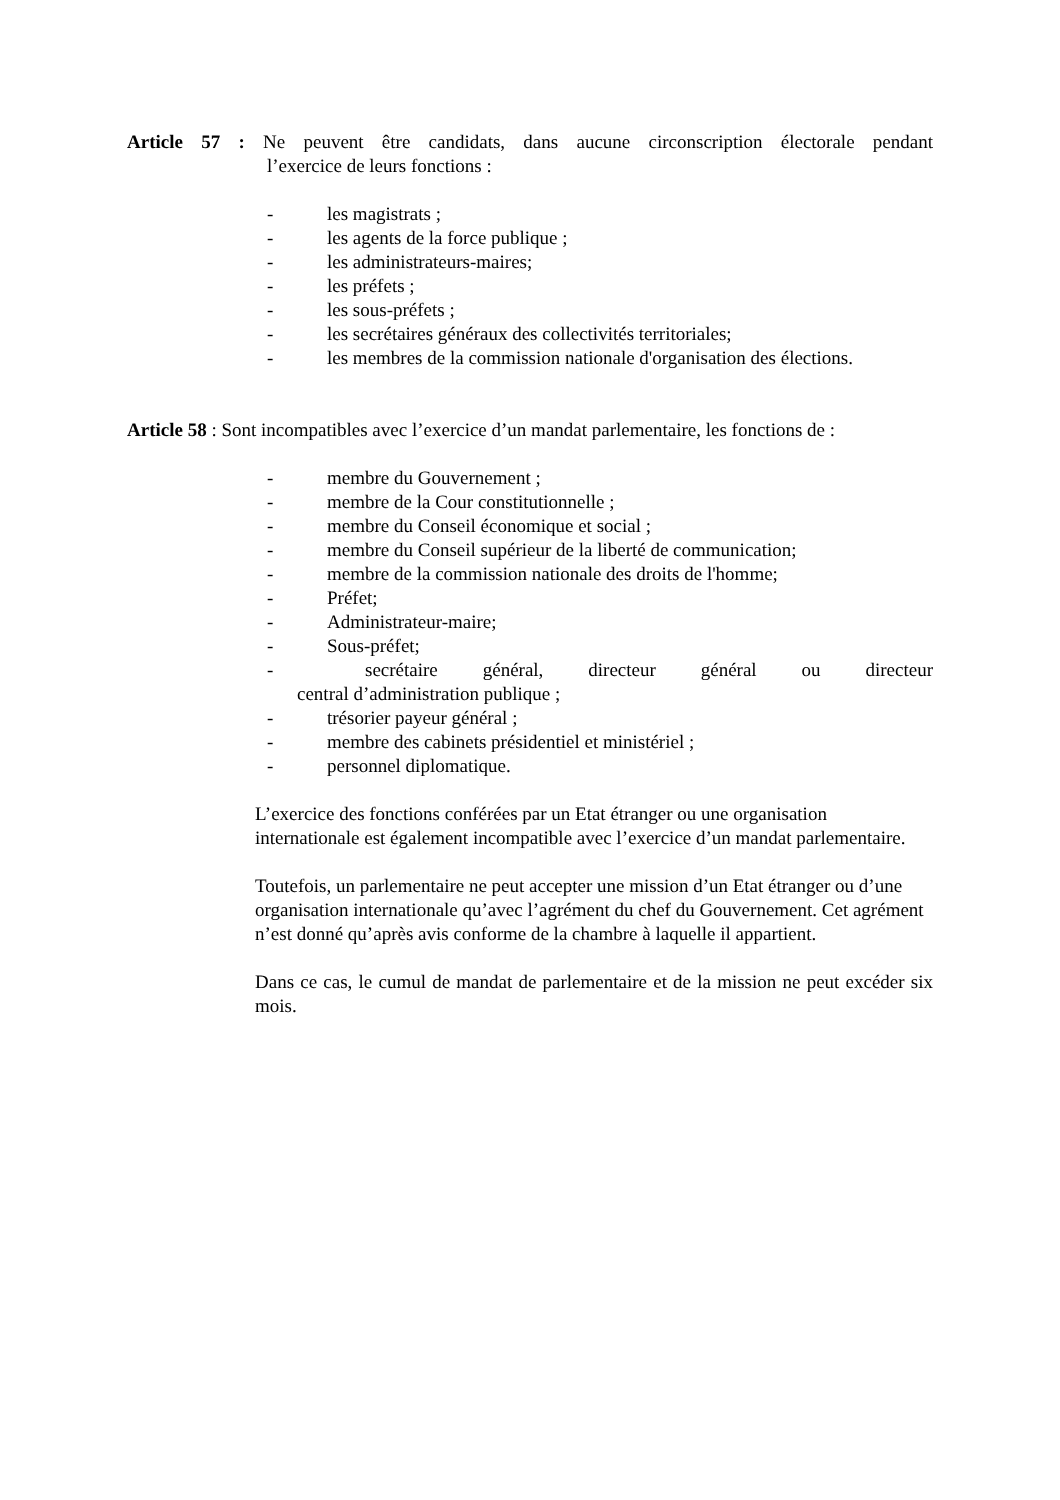Article 57 : Ne peuvent être candidats, dans aucune circonscription électorale pendant
l’exercice de leurs fonctions :
- les magistrats ;
- les agents de la force publique ;
- les administrateurs-maires;
- les préfets ;
- les sous-préfets ;
- les secrétaires généraux des collectivités territoriales;
- les membres de la commission nationale d'organisation des élections.
Article 58 : Sont incompatibles avec l’exercice d’un mandat parlementaire, les fonctions de :
- membre du Gouvernement ;
- membre de la Cour constitutionnelle ;
- membre du Conseil économique et social ;
- membre du Conseil supérieur de la liberté de communication;
- membre de la commission nationale des droits de l'homme;
- Préfet;
- Administrateur-maire;
- Sous-préfet;
- secrétaire général, directeur général ou directeur
central d’administration publique ;
- trésorier payeur général ;
- membre des cabinets présidentiel et ministériel ;
- personnel diplomatique.
L’exercice des fonctions conférées par un Etat étranger ou une organisation internationale est également incompatible avec l’exercice d’un mandat parlementaire.
Toutefois, un parlementaire ne peut accepter une mission d’un Etat étranger ou d’une organisation internationale qu’avec l’agrément du chef du Gouvernement. Cet agrément n’est donné qu’après avis conforme de la chambre à laquelle il appartient.
Dans ce cas, le cumul de mandat de parlementaire et de la mission ne peut excéder six mois.